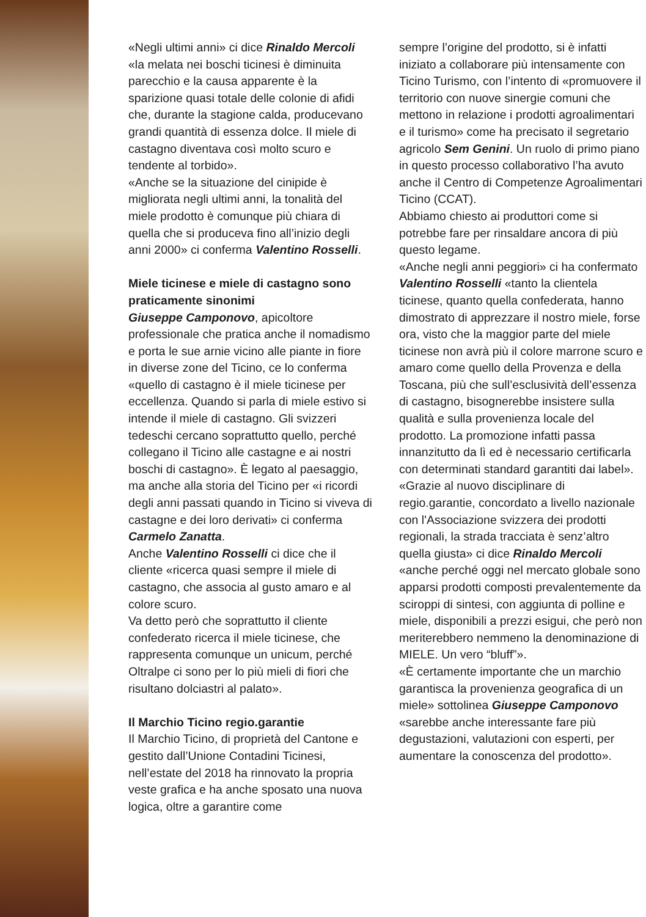«Negli ultimi anni» ci dice Rinaldo Mercoli «la melata nei boschi ticinesi è diminuita parecchio e la causa apparente è la sparizione quasi totale delle colonie di afidi che, durante la stagione calda, producevano grandi quantità di essenza dolce. Il miele di castagno diventava così molto scuro e tendente al torbido».
«Anche se la situazione del cinipide è migliorata negli ultimi anni, la tonalità del miele prodotto è comunque più chiara di quella che si produceva fino all’inizio degli anni 2000» ci conferma Valentino Rosselli.
Miele ticinese e miele di castagno sono praticamente sinonimi
Giuseppe Camponovo, apicoltore professionale che pratica anche il nomadismo e porta le sue arnie vicino alle piante in fiore in diverse zone del Ticino, ce lo conferma «quello di castagno è il miele ticinese per eccellenza. Quando si parla di miele estivo si intende il miele di castagno. Gli svizzeri tedeschi cercano soprattutto quello, perché collegano il Ticino alle castagne e ai nostri boschi di castagno». È legato al paesaggio, ma anche alla storia del Ticino per «i ricordi degli anni passati quando in Ticino si viveva di castagne e dei loro derivati» ci conferma Carmelo Zanatta.
Anche Valentino Rosselli ci dice che il cliente «ricerca quasi sempre il miele di castagno, che associa al gusto amaro e al colore scuro.
Va detto però che soprattutto il cliente confederato ricerca il miele ticinese, che rappresenta comunque un unicum, perché Oltralpe ci sono per lo più mieli di fiori che risultano dolciastri al palato».
Il Marchio Ticino regio.garantie
Il Marchio Ticino, di proprietà del Cantone e gestito dall’Unione Contadini Ticinesi, nell’estate del 2018 ha rinnovato la propria veste grafica e ha anche sposato una nuova logica, oltre a garantire come
sempre l’origine del prodotto, si è infatti iniziato a collaborare più intensamente con Ticino Turismo, con l’intento di «promuovere il territorio con nuove sinergie comuni che mettono in relazione i prodotti agroalimentari e il turismo» come ha precisato il segretario agricolo Sem Genini. Un ruolo di primo piano in questo processo collaborativo l’ha avuto anche il Centro di Competenze Agroalimentari Ticino (CCAT).
Abbiamo chiesto ai produttori come si potrebbe fare per rinsaldare ancora di più questo legame.
«Anche negli anni peggiori» ci ha confermato Valentino Rosselli «tanto la clientela ticinese, quanto quella confederata, hanno dimostrato di apprezzare il nostro miele, forse ora, visto che la maggior parte del miele ticinese non avrà più il colore marrone scuro e amaro come quello della Provenza e della Toscana, più che sull’esclusività dell’essenza di castagno, bisognerebbe insistere sulla qualità e sulla provenienza locale del prodotto. La promozione infatti passa innanzitutto da lì ed è necessario certificarla con determinati standard garantiti dai label».
«Grazie al nuovo disciplinare di regio.garantie, concordato a livello nazionale con l'Associazione svizzera dei prodotti regionali, la strada tracciata è senz’altro quella giusta» ci dice Rinaldo Mercoli «anche perché oggi nel mercato globale sono apparsi prodotti composti prevalentemente da sciroppi di sintesi, con aggiunta di polline e miele, disponibili a prezzi esigui, che però non meriterebbero nemmeno la denominazione di MIELE. Un vero “bluff”».
«È certamente importante che un marchio garantisca la provenienza geografica di un miele» sottolinea Giuseppe Camponovo «sarebbe anche interessante fare più degustazioni, valutazioni con esperti, per aumentare la conoscenza del prodotto».